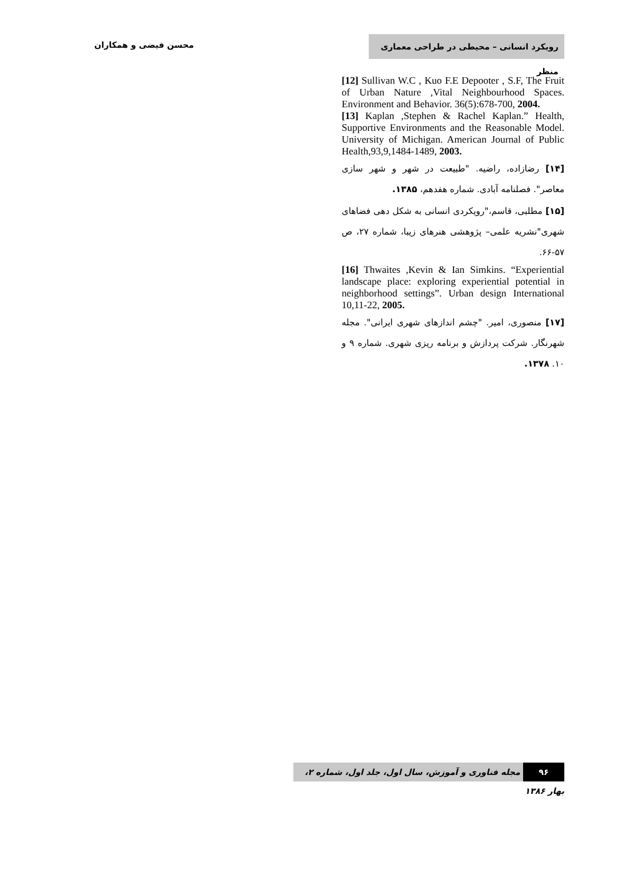رویکرد انسانی – محیطی در طراحی معماری منظر
محسن فیضی و همکاران
[12] Sullivan W.C , Kuo F.E Depooter , S.F, The Fruit of Urban Nature ,Vital Neighbourhood Spaces. Environment and Behavior. 36(5):678-700, 2004.
[13] Kaplan ,Stephen & Rachel Kaplan.” Health, Supportive Environments and the Reasonable Model. University of Michigan. American Journal of Public Health,93,9,1484-1489, 2003.
[۱۴] رضازاده، راضیه. "طبیعت در شهر و شهر سازی معاصر". فصلنامه آبادی. شماره هفدهم، ۱۳۸۵.
[۱۵] مطلبی، قاسم،"رویکردی انسانی به شکل دهی فضاهای شهری"نشریه علمی– پژوهشی هنرهای زیبا، شماره ۲۷، ص ۵۷-۶۶.
[16] Thwaites ,Kevin & Ian Simkins. “Experiential landscape place: exploring experiential potential in neighborhood settings”. Urban design International 10,11-22, 2005.
[۱۷] منصوری، امیر. "چشم اندازهای شهری ایرانی". مجله شهرنگار. شرکت پردازش و برنامه ریزی شهری. شماره ۹ و ۱۰. ۱۳۷۸.
۹۶ مجله فناوری و آموزش، سال اول، جلد اول، شماره ۲، بهار ۱۳۸۶